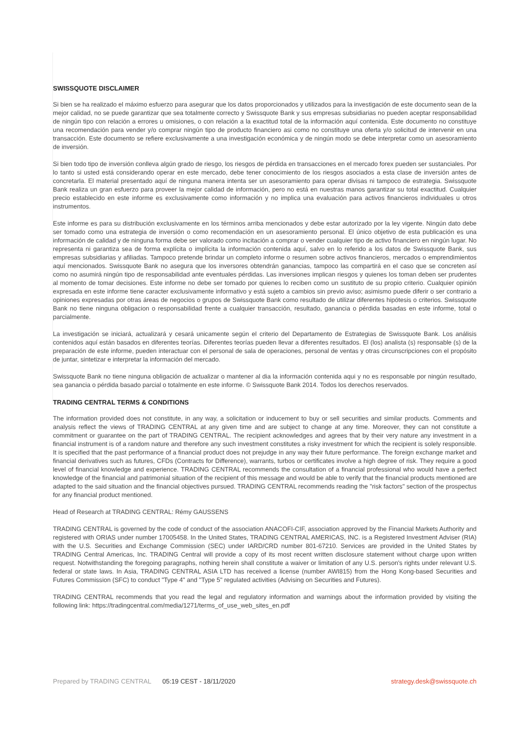SWISSQUOTE DISCLAIMER
Si bien se ha realizado el máximo esfuerzo para asegurar que los datos proporcionados y utilizados para la investigación de este documento sean de la mejor calidad, no se puede garantizar que sea totalmente correcto y Swissquote Bank y sus empresas subsidiarias no pueden aceptar responsabilidad de ningún tipo con relación a errores u omisiones, o con relación a la exactitud total de la información aquí contenida. Este documento no constituye una recomendación para vender y/o comprar ningún tipo de producto financiero asi como no constituye una oferta y/o solicitud de intervenir en una transacción. Este documento se refiere exclusivamente a una investigación económica y de ningún modo se debe interpretar como un asesoramiento de inversión.
Si bien todo tipo de inversión conlleva algún grado de riesgo, los riesgos de pérdida en transacciones en el mercado forex pueden ser sustanciales. Por lo tanto si usted está considerando operar en este mercado, debe tener conocimiento de los riesgos asociados a esta clase de inversión antes de concretarla. El material presentado aquí de ninguna manera intenta ser un asesoramiento para operar divisas ni tampoco de estrategia. Swissquote Bank realiza un gran esfuerzo para proveer la mejor calidad de información, pero no está en nuestras manos garantizar su total exactitud. Cualquier precio establecido en este informe es exclusivamente como información y no implica una evaluación para activos financieros individuales u otros instrumentos.
Este informe es para su distribución exclusivamente en los términos arriba mencionados y debe estar autorizado por la ley vigente. Ningún dato debe ser tomado como una estrategia de inversión o como recomendación en un asesoramiento personal. El único objetivo de esta publicación es una información de calidad y de ninguna forma debe ser valorado como incitación a comprar o vender cualquier tipo de activo financiero en ningún lugar. No representa ni garantiza sea de forma explícita o implícita la información contenida aquí, salvo en lo referido a los datos de Swissquote Bank, sus empresas subsidiarias y afiliadas. Tampoco pretende brindar un completo informe o resumen sobre activos financieros, mercados o emprendimientos aquí mencionados. Swissquote Bank no asegura que los inversores obtendrán ganancias, tampoco las compartirá en el caso que se concreten así como no asumirá ningún tipo de responsabilidad ante eventuales pérdidas. Las inversiones implican riesgos y quienes los toman deben ser prudentes al momento de tomar decisiones. Este informe no debe ser tomado por quienes lo reciben como un sustituto de su propio criterio. Cualquier opinión expresada en este informe tiene caracter exclusivamente informativo y está sujeto a cambios sin previo aviso; asimismo puede diferir o ser contrario a opiniones expresadas por otras áreas de negocios o grupos de Swissquote Bank como resultado de utilizar diferentes hipótesis o criterios. Swissquote Bank no tiene ninguna obligacion o responsabilidad frente a cualquier transacción, resultado, ganancia o pérdida basadas en este informe, total o parcialmente.
La investigación se iniciará, actualizará y cesará unicamente según el criterio del Departamento de Estrategias de Swissquote Bank. Los análisis contenidos aquí están basados en diferentes teorías. Diferentes teorías pueden llevar a diferentes resultados. El (los) analista (s) responsable (s) de la preparación de este informe, pueden interactuar con el personal de sala de operaciones, personal de ventas y otras circunscripciones con el propósito de juntar, sintetizar e interpretar la información del mercado.
Swissquote Bank no tiene ninguna obligación de actualizar o mantener al dia la información contenida aqui y no es responsable por ningún resultado, sea ganancia o pérdida basado parcial o totalmente en este informe. © Swissquote Bank 2014. Todos los derechos reservados.
TRADING CENTRAL TERMS & CONDITIONS
The information provided does not constitute, in any way, a solicitation or inducement to buy or sell securities and similar products. Comments and analysis reflect the views of TRADING CENTRAL at any given time and are subject to change at any time. Moreover, they can not constitute a commitment or guarantee on the part of TRADING CENTRAL. The recipient acknowledges and agrees that by their very nature any investment in a financial instrument is of a random nature and therefore any such investment constitutes a risky investment for which the recipient is solely responsible. It is specified that the past performance of a financial product does not prejudge in any way their future performance. The foreign exchange market and financial derivatives such as futures, CFDs (Contracts for Difference), warrants, turbos or certificates involve a high degree of risk. They require a good level of financial knowledge and experience. TRADING CENTRAL recommends the consultation of a financial professional who would have a perfect knowledge of the financial and patrimonial situation of the recipient of this message and would be able to verify that the financial products mentioned are adapted to the said situation and the financial objectives pursued. TRADING CENTRAL recommends reading the "risk factors" section of the prospectus for any financial product mentioned.
Head of Research at TRADING CENTRAL: Rémy GAUSSENS
TRADING CENTRAL is governed by the code of conduct of the association ANACOFI-CIF, association approved by the Financial Markets Authority and registered with ORIAS under number 17005458. In the United States, TRADING CENTRAL AMERICAS, INC. is a Registered Investment Adviser (RIA) with the U.S. Securities and Exchange Commission (SEC) under IARD/CRD number 801-67210. Services are provided in the United States by TRADING Central Americas, Inc. TRADING Central will provide a copy of its most recent written disclosure statement without charge upon written request. Notwithstanding the foregoing paragraphs, nothing herein shall constitute a waiver or limitation of any U.S. person's rights under relevant U.S. federal or state laws. In Asia, TRADING CENTRAL ASIA LTD has received a license (number AWI815) from the Hong Kong-based Securities and Futures Commission (SFC) to conduct "Type 4" and "Type 5" regulated activities (Advising on Securities and Futures).
TRADING CENTRAL recommends that you read the legal and regulatory information and warnings about the information provided by visiting the following link: https://tradingcentral.com/media/1271/terms_of_use_web_sites_en.pdf
Prepared by TRADING CENTRAL 05:19 CEST - 18/11/2020 strategy.desk@swissquote.ch